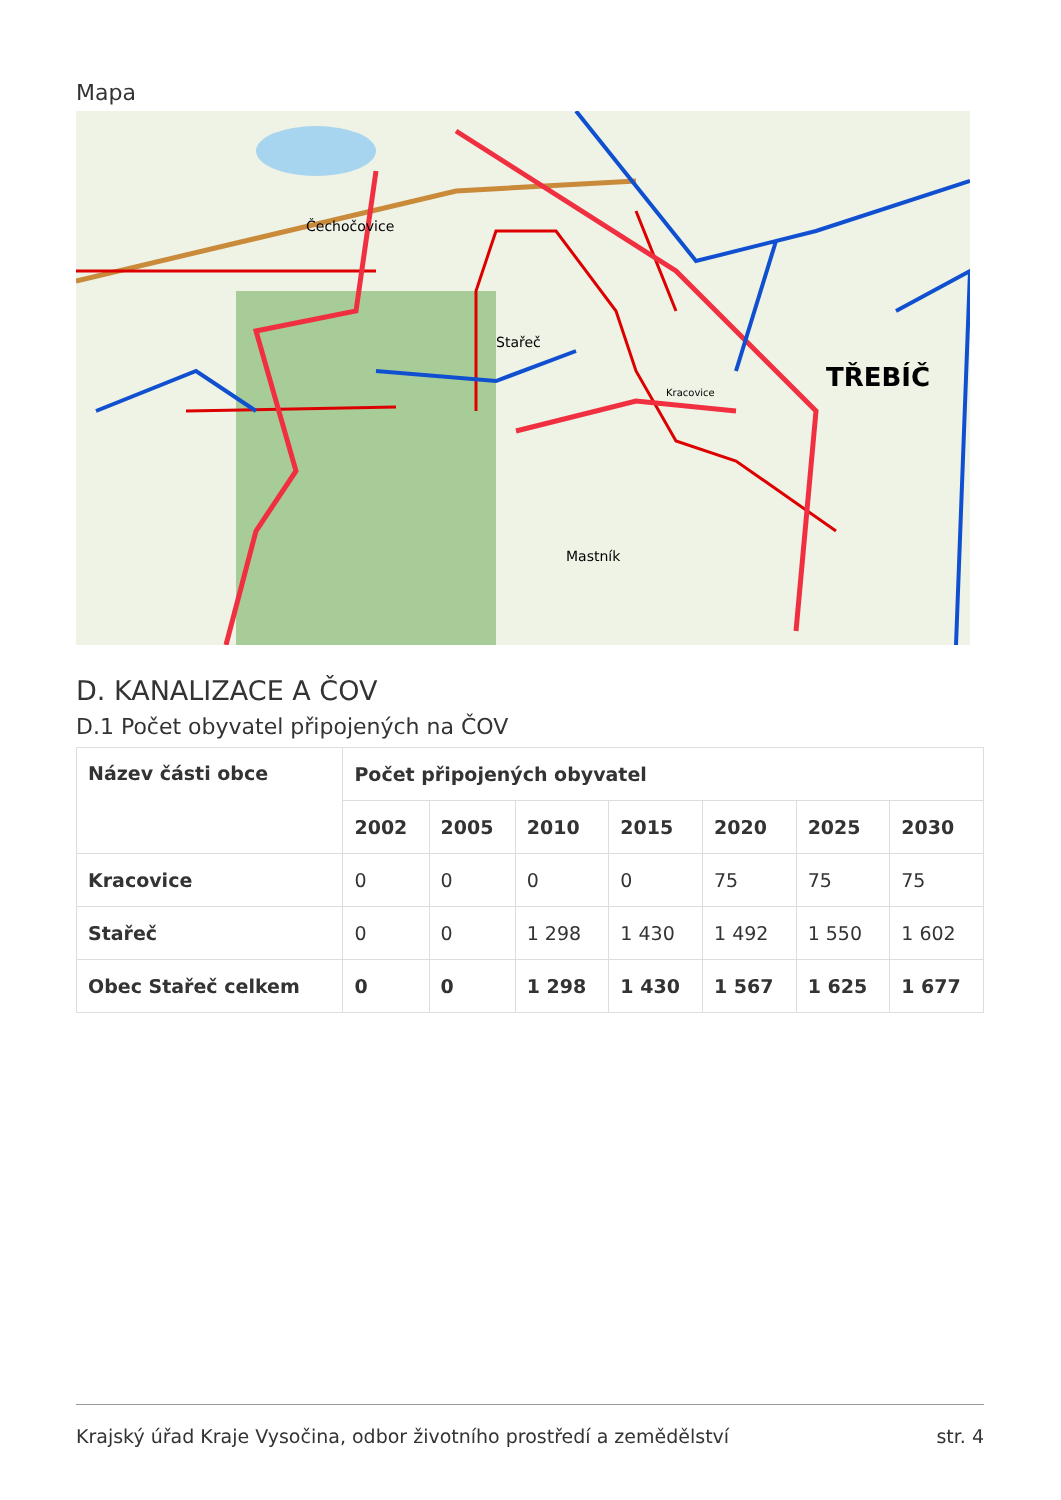Mapa
Čechočovice
Stařeč
Kracovice
TŘEBÍČ
Mastník
D. KANALIZACE A ČOV
D.1 Počet obyvatel připojených na ČOV
| Název části obce | Počet připojených obyvatel | | | | | | |
| --- | --- | --- | --- | --- | --- | --- | --- |
| | 2002 | 2005 | 2010 | 2015 | 2020 | 2025 | 2030 |
| Kracovice | 0 | 0 | 0 | 0 | 75 | 75 | 75 |
| Stařeč | 0 | 0 | 1 298 | 1 430 | 1 492 | 1 550 | 1 602 |
| Obec Stařeč celkem | 0 | 0 | 1 298 | 1 430 | 1 567 | 1 625 | 1 677 |
Krajský úřad Kraje Vysočina, odbor životního prostředí a zemědělství str. 4